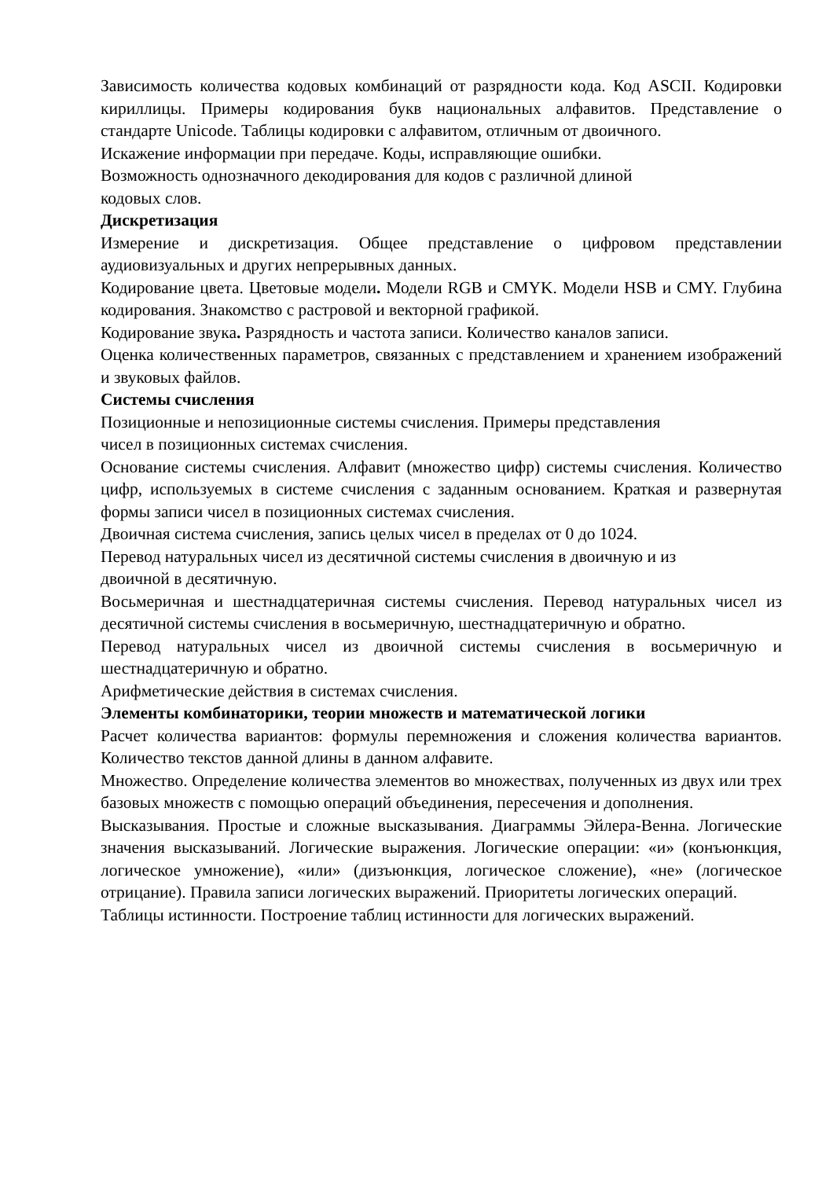Зависимость количества кодовых комбинаций от разрядности кода. Код ASCII. Кодировки кириллицы. Примеры кодирования букв национальных алфавитов. Представление о стандарте Unicode. Таблицы кодировки с алфавитом, отличным от двоичного.
Искажение информации при передаче. Коды, исправляющие ошибки.
Возможность однозначного декодирования для кодов с различной длиной
кодовых слов.
Дискретизация
Измерение и дискретизация. Общее представление о цифровом представлении аудиовизуальных и других непрерывных данных.
Кодирование цвета. Цветовые модели. Модели RGB и CMYK. Модели HSB и CMY. Глубина кодирования. Знакомство с растровой и векторной графикой.
Кодирование звука. Разрядность и частота записи. Количество каналов записи.
Оценка количественных параметров, связанных с представлением и хранением изображений и звуковых файлов.
Системы счисления
Позиционные и непозиционные системы счисления. Примеры представления
чисел в позиционных системах счисления.
Основание системы счисления. Алфавит (множество цифр) системы счисления. Количество цифр, используемых в системе счисления с заданным основанием. Краткая и развернутая формы записи чисел в позиционных системах счисления.
Двоичная система счисления, запись целых чисел в пределах от 0 до 1024.
Перевод натуральных чисел из десятичной системы счисления в двоичную и из
двоичной в десятичную.
Восьмеричная и шестнадцатеричная системы счисления. Перевод натуральных чисел из десятичной системы счисления в восьмеричную, шестнадцатеричную и обратно.
Перевод натуральных чисел из двоичной системы счисления в восьмеричную и шестнадцатеричную и обратно.
Арифметические действия в системах счисления.
Элементы комбинаторики, теории множеств и математической логики
Расчет количества вариантов: формулы перемножения и сложения количества вариантов. Количество текстов данной длины в данном алфавите.
Множество. Определение количества элементов во множествах, полученных из двух или трех базовых множеств с помощью операций объединения, пересечения и дополнения.
Высказывания. Простые и сложные высказывания. Диаграммы Эйлера-Венна. Логические значения высказываний. Логические выражения. Логические операции: «и» (конъюнкция, логическое умножение), «или» (дизъюнкция, логическое сложение), «не» (логическое отрицание). Правила записи логических выражений. Приоритеты логических операций.
Таблицы истинности. Построение таблиц истинности для логических выражений.